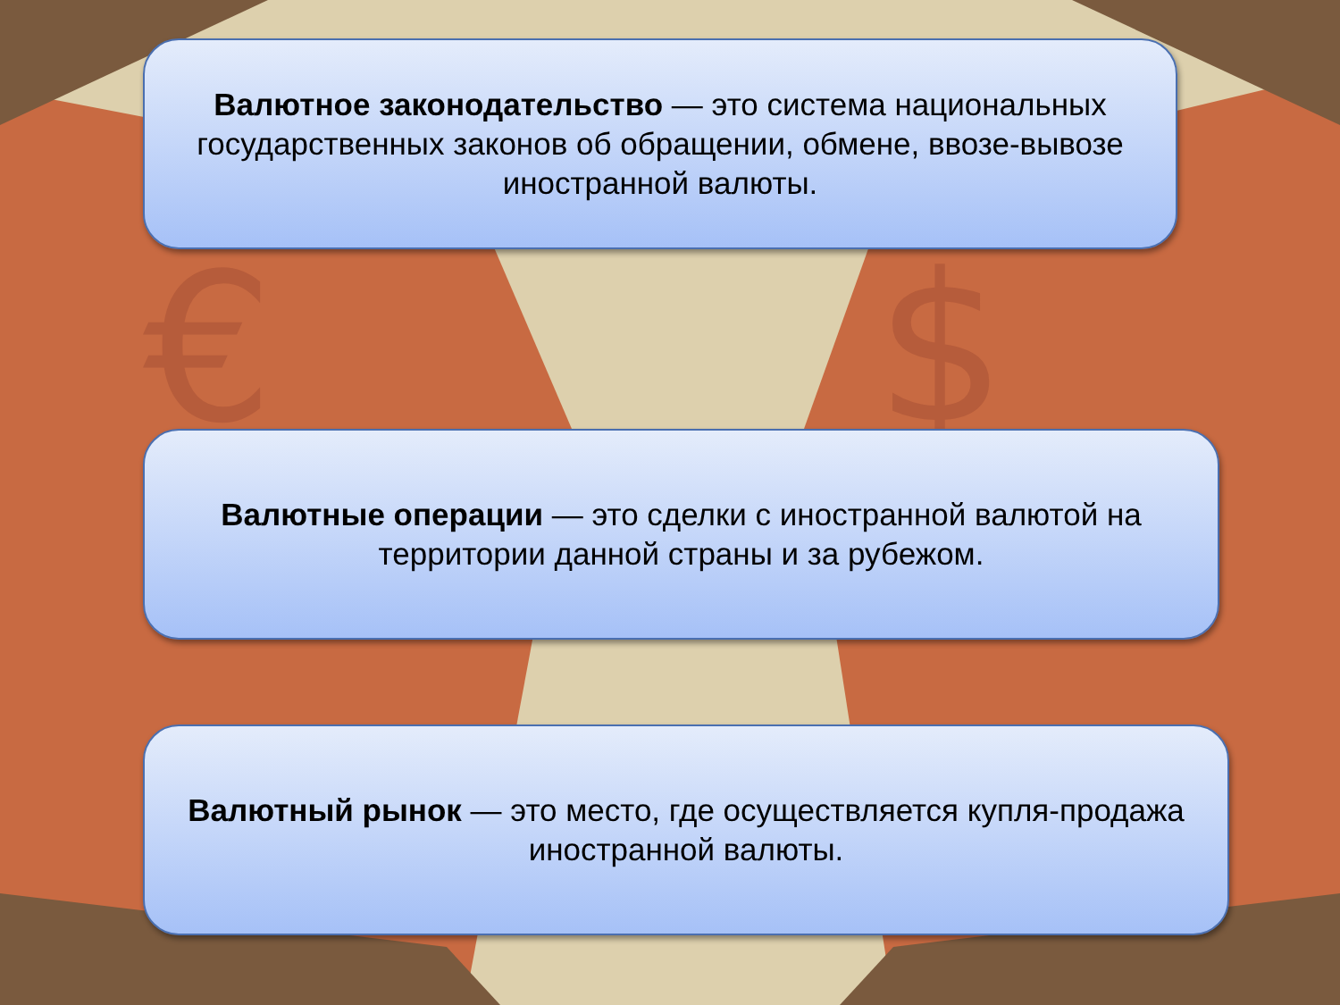€
$
Валютное законодательство — это система национальных государственных законов об обращении, обмене, ввозе-вывозе иностранной валюты.
Валютные операции — это сделки с иностранной валютой на территории данной страны и за рубежом.
Валютный рынок — это место, где осуществляется купля-продажа иностранной валюты.